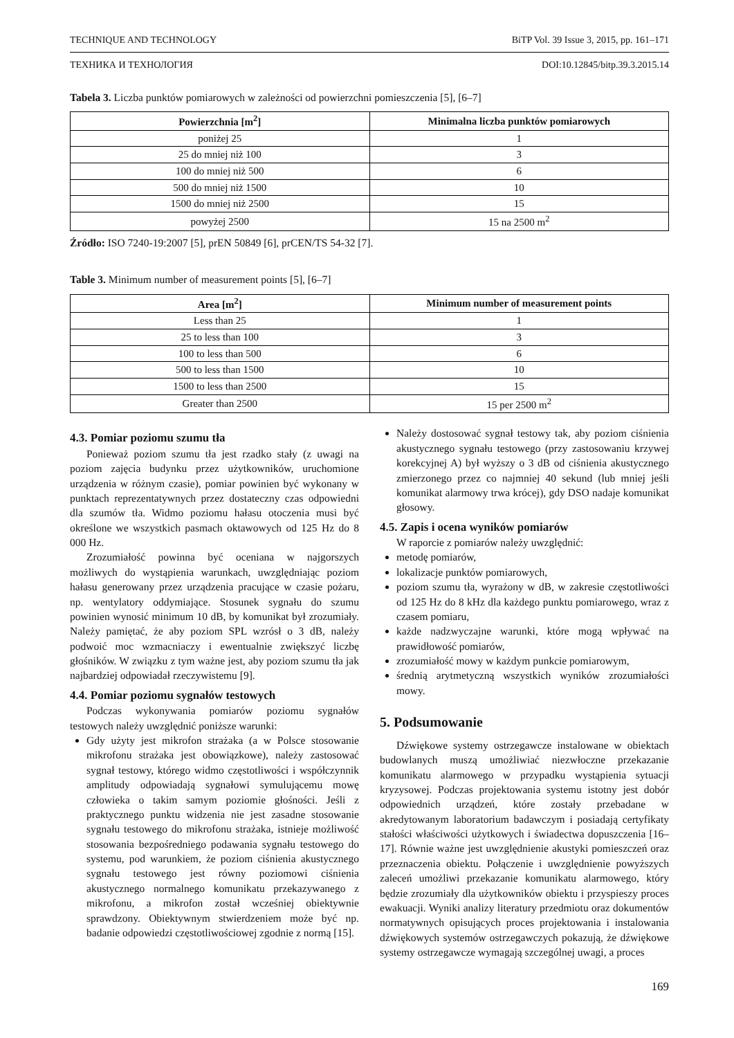TECHNIQUE AND TECHNOLOGY BiTP Vol. 39 Issue 3, 2015, pp. 161–171
ТЕХНИКА И ТЕХНОЛОГИЯ DOI:10.12845/bitp.39.3.2015.14
Tabela 3. Liczba punktów pomiarowych w zależności od powierzchni pomieszczenia [5], [6–7]
| Powierzchnia [m<sup>2</sup>] | Minimalna liczba punktów pomiarowych |
| --- | --- |
| poniżej 25 | 1 |
| 25 do mniej niż 100 | 3 |
| 100 do mniej niż 500 | 6 |
| 500 do mniej niż 1500 | 10 |
| 1500 do mniej niż 2500 | 15 |
| powyżej 2500 | 15 na 2500 m<sup>2</sup> |
Źródło: ISO 7240-19:2007 [5], prEN 50849 [6], prCEN/TS 54-32 [7].
Table 3. Minimum number of measurement points [5], [6–7]
| Area [m<sup>2</sup>] | Minimum number of measurement points |
| --- | --- |
| Less than 25 | 1 |
| 25 to less than 100 | 3 |
| 100 to less than 500 | 6 |
| 500 to less than 1500 | 10 |
| 1500 to less than 2500 | 15 |
| Greater than 2500 | 15 per 2500 m<sup>2</sup> |
4.3. Pomiar poziomu szumu tła
Ponieważ poziom szumu tła jest rzadko stały (z uwagi na poziom zajęcia budynku przez użytkowników, uruchomione urządzenia w różnym czasie), pomiar powinien być wykonany w punktach reprezentatywnych przez dostateczny czas odpowiedni dla szumów tła. Widmo poziomu hałasu otoczenia musi być określone we wszystkich pasmach oktawowych od 125 Hz do 8 000 Hz.
Zrozumiałość powinna być oceniana w najgorszych możliwych do wystąpienia warunkach, uwzględniając poziom hałasu generowany przez urządzenia pracujące w czasie pożaru, np. wentylatory oddymiające. Stosunek sygnału do szumu powinien wynosić minimum 10 dB, by komunikat był zrozumiały. Należy pamiętać, że aby poziom SPL wzrósł o 3 dB, należy podwoić moc wzmacniaczy i ewentualnie zwiększyć liczbę głośników. W związku z tym ważne jest, aby poziom szumu tła jak najbardziej odpowiadał rzeczywistemu [9].
4.4. Pomiar poziomu sygnałów testowych
Podczas wykonywania pomiarów poziomu sygnałów testowych należy uwzględnić poniższe warunki:
Gdy użyty jest mikrofon strażaka (a w Polsce stosowanie mikrofonu strażaka jest obowiązkowe), należy zastosować sygnał testowy, którego widmo częstotliwości i współczynnik amplitudy odpowiadają sygnałowi symulującemu mowę człowieka o takim samym poziomie głośności. Jeśli z praktycznego punktu widzenia nie jest zasadne stosowanie sygnału testowego do mikrofonu strażaka, istnieje możliwość stosowania bezpośredniego podawania sygnału testowego do systemu, pod warunkiem, że poziom ciśnienia akustycznego sygnału testowego jest równy poziomowi ciśnienia akustycznego normalnego komunikatu przekazywanego z mikrofonu, a mikrofon został wcześniej obiektywnie sprawdzony. Obiektywnym stwierdzeniem może być np. badanie odpowiedzi częstotliwościowej zgodnie z normą [15].
Należy dostosować sygnał testowy tak, aby poziom ciśnienia akustycznego sygnału testowego (przy zastosowaniu krzywej korekcyjnej A) był wyższy o 3 dB od ciśnienia akustycznego zmierzonego przez co najmniej 40 sekund (lub mniej jeśli komunikat alarmowy trwa krócej), gdy DSO nadaje komunikat głosowy.
4.5. Zapis i ocena wyników pomiarów
W raporcie z pomiarów należy uwzględnić:
metodę pomiarów,
lokalizacje punktów pomiarowych,
poziom szumu tła, wyrażony w dB, w zakresie częstotliwości od 125 Hz do 8 kHz dla każdego punktu pomiarowego, wraz z czasem pomiaru,
każde nadzwyczajne warunki, które mogą wpływać na prawidłowość pomiarów,
zrozumiałość mowy w każdym punkcie pomiarowym,
średnią arytmetyczną wszystkich wyników zrozumiałości mowy.
5. Podsumowanie
Dźwiękowe systemy ostrzegawcze instalowane w obiektach budowlanych muszą umożliwiać niezwłoczne przekazanie komunikatu alarmowego w przypadku wystąpienia sytuacji kryzysowej. Podczas projektowania systemu istotny jest dobór odpowiednich urządzeń, które zostały przebadane w akredytowanym laboratorium badawczym i posiadają certyfikaty stałości właściwości użytkowych i świadectwa dopuszczenia [16–17]. Równie ważne jest uwzględnienie akustyki pomieszczeń oraz przeznaczenia obiektu. Połączenie i uwzględnienie powyższych zaleceń umożliwi przekazanie komunikatu alarmowego, który będzie zrozumiały dla użytkowników obiektu i przyspieszy proces ewakuacji. Wyniki analizy literatury przedmiotu oraz dokumentów normatywnych opisujących proces projektowania i instalowania dźwiękowych systemów ostrzegawczych pokazują, że dźwiękowe systemy ostrzegawcze wymagają szczególnej uwagi, a proces
169